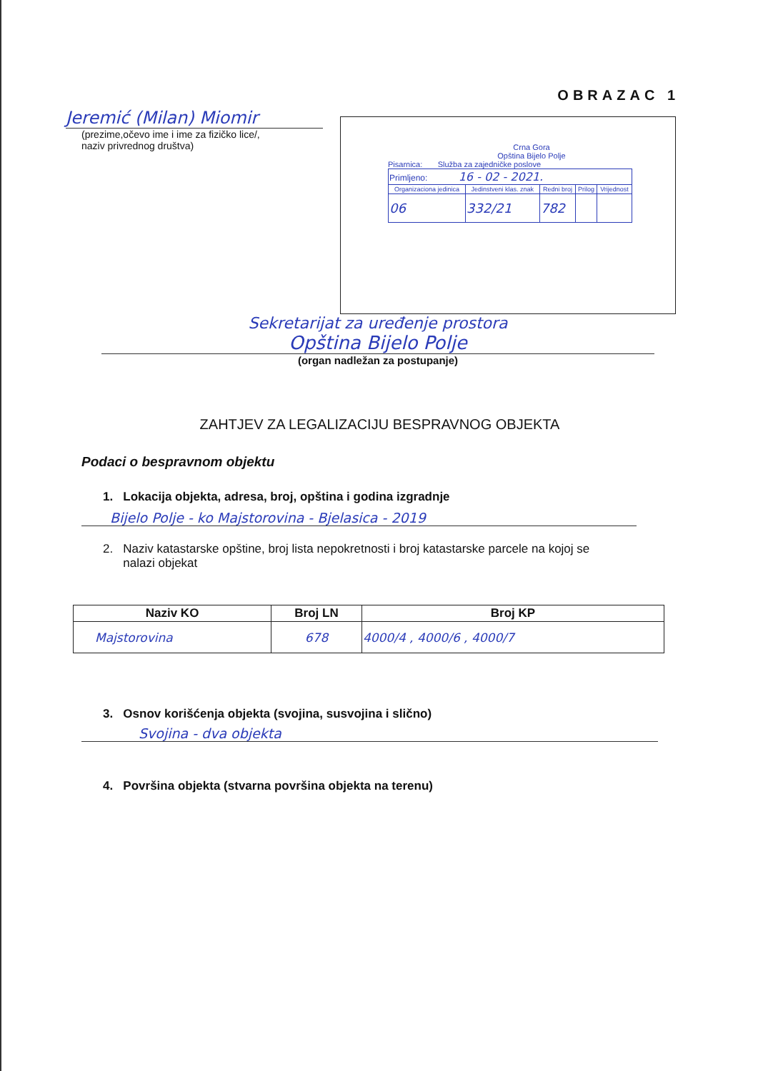OBRAZAC 1
Jeremić (Milan) Miomir
(prezime,očevo ime i ime za fizičko lice/,
naziv privrednog društva)
Crna Gora
Opština Bijelo Polje
Pisarnica: Služba za zajedničke poslove
| Primljeno: 16 - 02 - 2021. | | | | |
| Organizaciona jedinica | Jedinstveni klas. znak | Redni broj | Prilog | Vrijednost |
| 06 | 332/21 | 782 | | |
Sekretarijat za uređenje prostora
Opština Bijelo Polje
(organ nadležan za postupanje)
ZAHTJEV ZA LEGALIZACIJU BESPRAVNOG OBJEKTA
Podaci o bespravnom objektu
1. Lokacija objekta, adresa, broj, opština i godina izgradnje
Bijelo Polje - ko Majstorovina - Bjelasica - 2019
2. Naziv katastarske opštine, broj lista nepokretnosti i broj katastarske parcele na kojoj se
nalazi objekat
| Naziv KO | Broj LN | Broj KP |
| --- | --- | --- |
| Majstorovina | 678 | 4000/4 , 4000/6 , 4000/7 |
3. Osnov korišćenja objekta (svojina, susvojina i slično)
Svojina - dva objekta
4. Površina objekta (stvarna površina objekta na terenu)